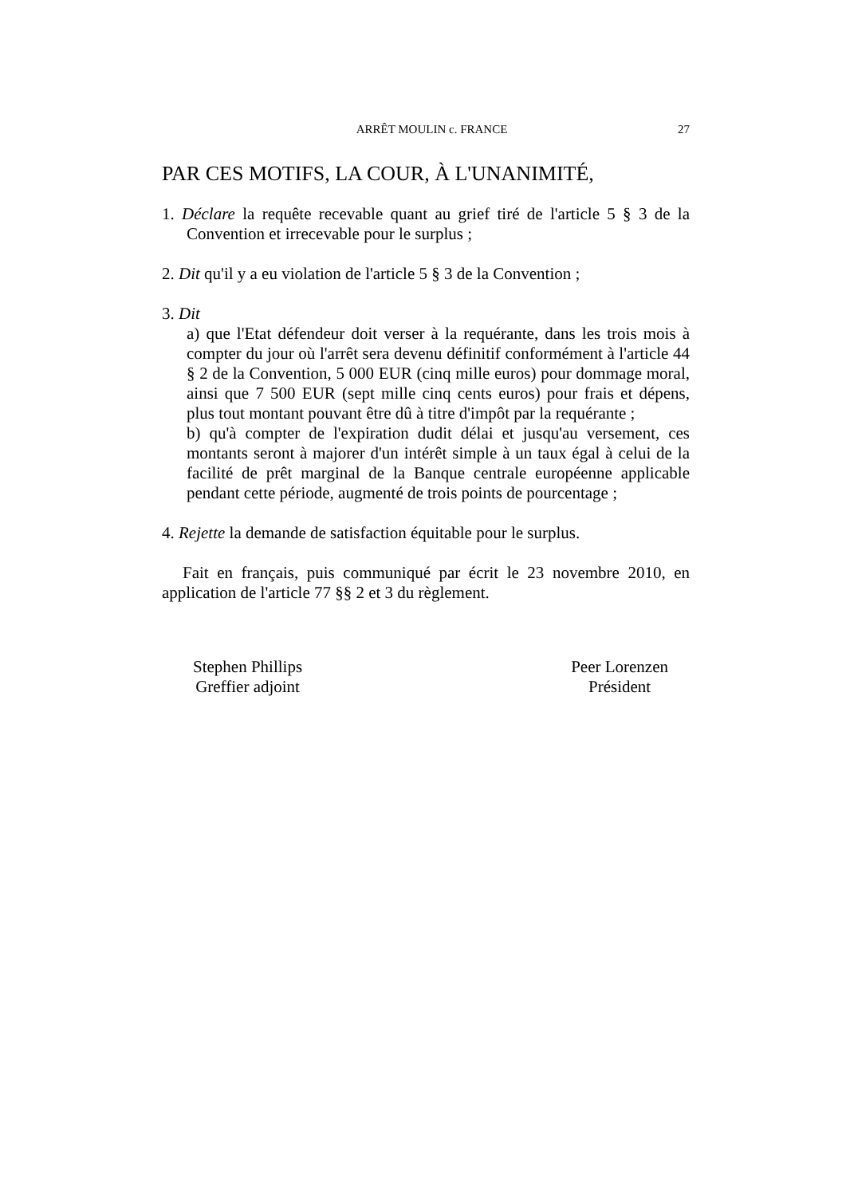ARRÊT MOULIN c. FRANCE 27
PAR CES MOTIFS, LA COUR, À L'UNANIMITÉ,
1. Déclare la requête recevable quant au grief tiré de l'article 5 § 3 de la Convention et irrecevable pour le surplus ;
2. Dit qu'il y a eu violation de l'article 5 § 3 de la Convention ;
3. Dit
a) que l'Etat défendeur doit verser à la requérante, dans les trois mois à compter du jour où l'arrêt sera devenu définitif conformément à l'article 44 § 2 de la Convention, 5 000 EUR (cinq mille euros) pour dommage moral, ainsi que 7 500 EUR (sept mille cinq cents euros) pour frais et dépens, plus tout montant pouvant être dû à titre d'impôt par la requérante ;
b) qu'à compter de l'expiration dudit délai et jusqu'au versement, ces montants seront à majorer d'un intérêt simple à un taux égal à celui de la facilité de prêt marginal de la Banque centrale européenne applicable pendant cette période, augmenté de trois points de pourcentage ;
4. Rejette la demande de satisfaction équitable pour le surplus.
Fait en français, puis communiqué par écrit le 23 novembre 2010, en application de l'article 77 §§ 2 et 3 du règlement.
Stephen Phillips
Greffier adjoint
Peer Lorenzen
Président